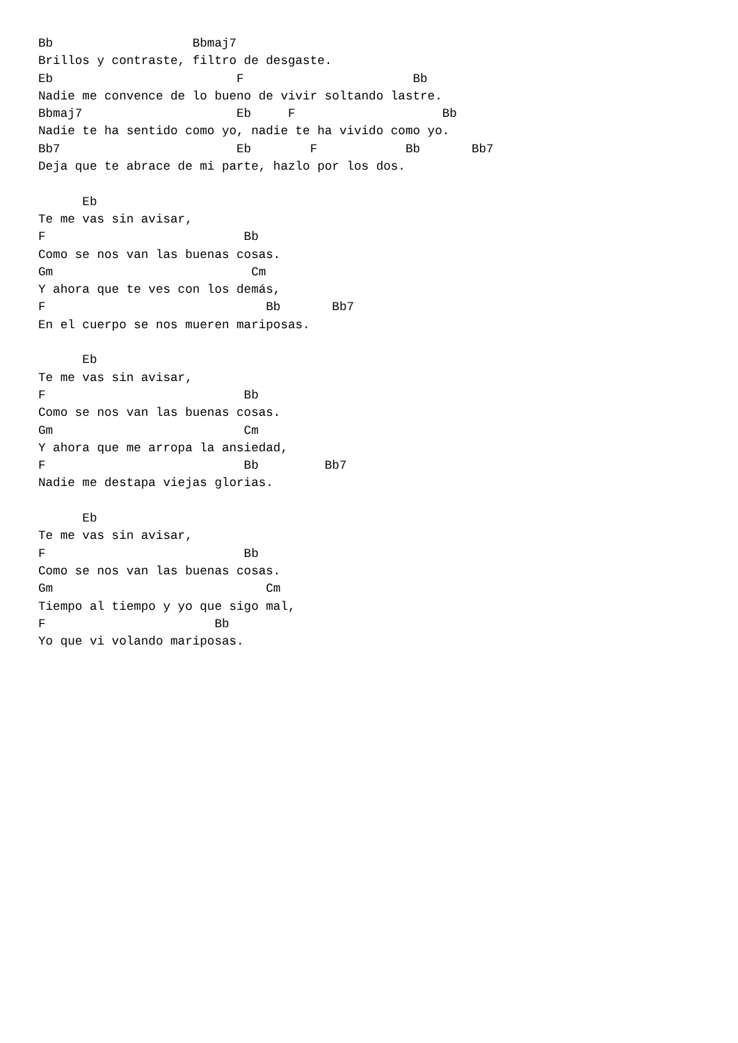Bb                   Bbmaj7
Brillos y contraste, filtro de desgaste.
Eb                         F                       Bb
Nadie me convence de lo bueno de vivir soltando lastre.
Bbmaj7                     Eb     F                    Bb
Nadie te ha sentido como yo, nadie te ha vivido como yo.
Bb7                        Eb        F            Bb       Bb7
Deja que te abrace de mi parte, hazlo por los dos.

      Eb
Te me vas sin avisar,
F                           Bb
Como se nos van las buenas cosas.
Gm                           Cm
Y ahora que te ves con los demás,
F                              Bb       Bb7
En el cuerpo se nos mueren mariposas.

      Eb
Te me vas sin avisar,
F                           Bb
Como se nos van las buenas cosas.
Gm                          Cm
Y ahora que me arropa la ansiedad,
F                           Bb         Bb7
Nadie me destapa viejas glorias.

      Eb
Te me vas sin avisar,
F                           Bb
Como se nos van las buenas cosas.
Gm                             Cm
Tiempo al tiempo y yo que sigo mal,
F                       Bb
Yo que vi volando mariposas.